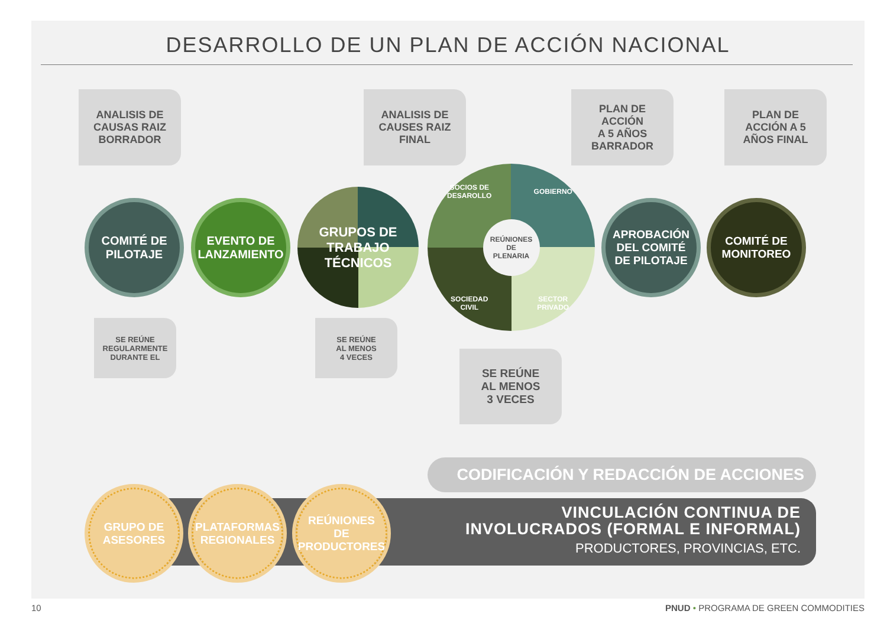DESARROLLO DE UN PLAN DE ACCIÓN NACIONAL
ANALISIS DE
CAUSAS RAIZ
BORRADOR
ANALISIS DE
CAUSES RAIZ
FINAL
PLAN DE
ACCIÓN
A 5 AÑOS
BARRADOR
PLAN DE
ACCIÓN A 5
AÑOS FINAL
COMITÉ DE
PILOTAJE
EVENTO DE
LANZAMIENTO
GRUPOS DE
TRABAJO
TÉCNICOS
SOCIOS DE
DESAROLLO GOBIERNO REÚNIONES
DE
PLENARIA SOCIEDAD
CIVIL SECTOR
PRIVADO
APROBACIÓN
DEL COMITÉ
DE PILOTAJE
COMITÉ DE
MONITOREO
SE REÚNE
REGULARMENTE
DURANTE EL
SE REÚNE
AL MENOS
4 VECES
SE REÚNE
AL MENOS
3 VECES
CODIFICACIÓN Y REDACCIÓN DE ACCIONES
VINCULACIÓN CONTINUA DE
INVOLUCRADOS (FORMAL E INFORMAL)
PRODUCTORES, PROVINCIAS, ETC.
GRUPO DE
ASESORES
PLATAFORMAS
REGIONALES
REÚNIONES
DE
PRODUCTORES
10
PNUD • PROGRAMA DE GREEN COMMODITIES